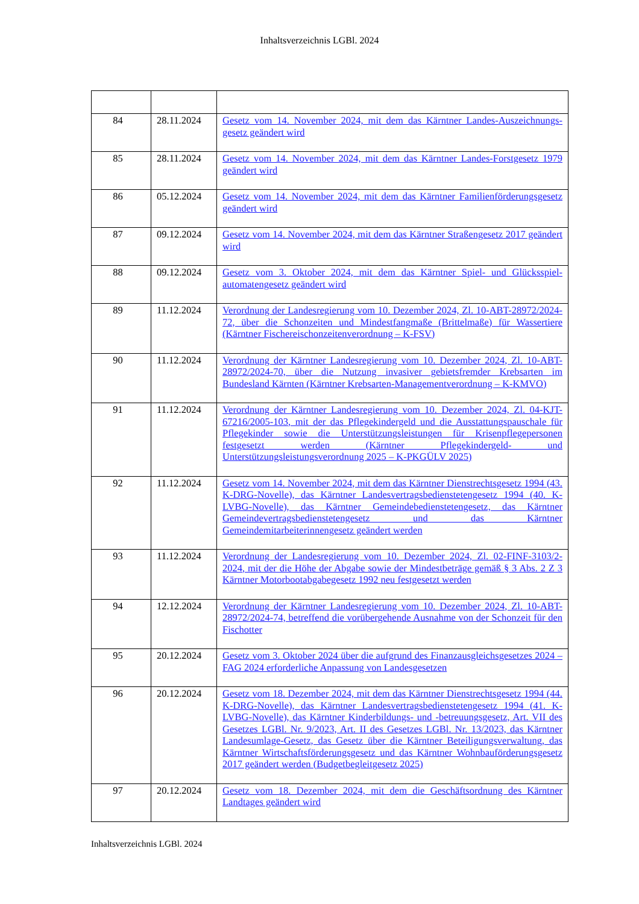Inhaltsverzeichnis LGBl. 2024
| 84 | 28.11.2024 | Gesetz vom 14. November 2024, mit dem das Kärntner Landes-Auszeichnungs-gesetz geändert wird |
| 85 | 28.11.2024 | Gesetz vom 14. November 2024, mit dem das Kärntner Landes-Forstgesetz 1979 geändert wird |
| 86 | 05.12.2024 | Gesetz vom 14. November 2024, mit dem das Kärntner Familienförderungsgesetz geändert wird |
| 87 | 09.12.2024 | Gesetz vom 14. November 2024, mit dem das Kärntner Straßengesetz 2017 geändert wird |
| 88 | 09.12.2024 | Gesetz vom 3. Oktober 2024, mit dem das Kärntner Spiel- und Glücksspiel-automatengesetz geändert wird |
| 89 | 11.12.2024 | Verordnung der Landesregierung vom 10. Dezember 2024, Zl. 10-ABT-28972/2024-72, über die Schonzeiten und Mindestfangmaße (Brittelmaße) für Wassertiere (Kärntner Fischereischonzeitenverordnung – K-FSV) |
| 90 | 11.12.2024 | Verordnung der Kärntner Landesregierung vom 10. Dezember 2024, Zl. 10-ABT-28972/2024-70, über die Nutzung invasiver gebietsfremder Krebsarten im Bundesland Kärnten (Kärntner Krebsarten-Managementverordnung – K-KMVO) |
| 91 | 11.12.2024 | Verordnung der Kärntner Landesregierung vom 10. Dezember 2024, Zl. 04-KJT-67216/2005-103, mit der das Pflegekindergeld und die Ausstattungspauschale für Pflegekinder sowie die Unterstützungsleistungen für Krisenpflegepersonen festgesetzt werden (Kärntner Pflegekindergeld- und Unterstützungsleistungsverordnung 2025 – K-PKGÜLV 2025) |
| 92 | 11.12.2024 | Gesetz vom 14. November 2024, mit dem das Kärntner Dienstrechtsgesetz 1994 (43. K-DRG-Novelle), das Kärntner Landesvertragsbedienstetengesetz 1994 (40. K-LVBG-Novelle), das Kärntner Gemeindebedienstetengesetz, das Kärntner Gemeindevertragsbedienstetengesetz und das Kärntner Gemeindemitarbeiterinnengesetz geändert werden |
| 93 | 11.12.2024 | Verordnung der Landesregierung vom 10. Dezember 2024, Zl. 02-FINF-3103/2-2024, mit der die Höhe der Abgabe sowie der Mindestbeträge gemäß § 3 Abs. 2 Z 3 Kärntner Motorbootabgabegesetz 1992 neu festgesetzt werden |
| 94 | 12.12.2024 | Verordnung der Kärntner Landesregierung vom 10. Dezember 2024, Zl. 10-ABT-28972/2024-74, betreffend die vorübergehende Ausnahme von der Schonzeit für den Fischotter |
| 95 | 20.12.2024 | Gesetz vom 3. Oktober 2024 über die aufgrund des Finanzausgleichsgesetzes 2024 – FAG 2024 erforderliche Anpassung von Landesgesetzen |
| 96 | 20.12.2024 | Gesetz vom 18. Dezember 2024, mit dem das Kärntner Dienstrechtsgesetz 1994 (44. K-DRG-Novelle), das Kärntner Landesvertragsbedienstetengesetz 1994 (41. K-LVBG-Novelle), das Kärntner Kinderbildungs- und -betreuungsgesetz, Art. VII des Gesetzes LGBl. Nr. 9/2023, Art. II des Gesetzes LGBl. Nr. 13/2023, das Kärntner Landesumlage-Gesetz, das Gesetz über die Kärntner Beteiligungsverwaltung, das Kärntner Wirtschaftsförderungsgesetz und das Kärntner Wohnbauförderungsgesetz 2017 geändert werden (Budgetbegleitgesetz 2025) |
| 97 | 20.12.2024 | Gesetz vom 18. Dezember 2024, mit dem die Geschäftsordnung des Kärntner Landtages geändert wird |
Inhaltsverzeichnis LGBl. 2024